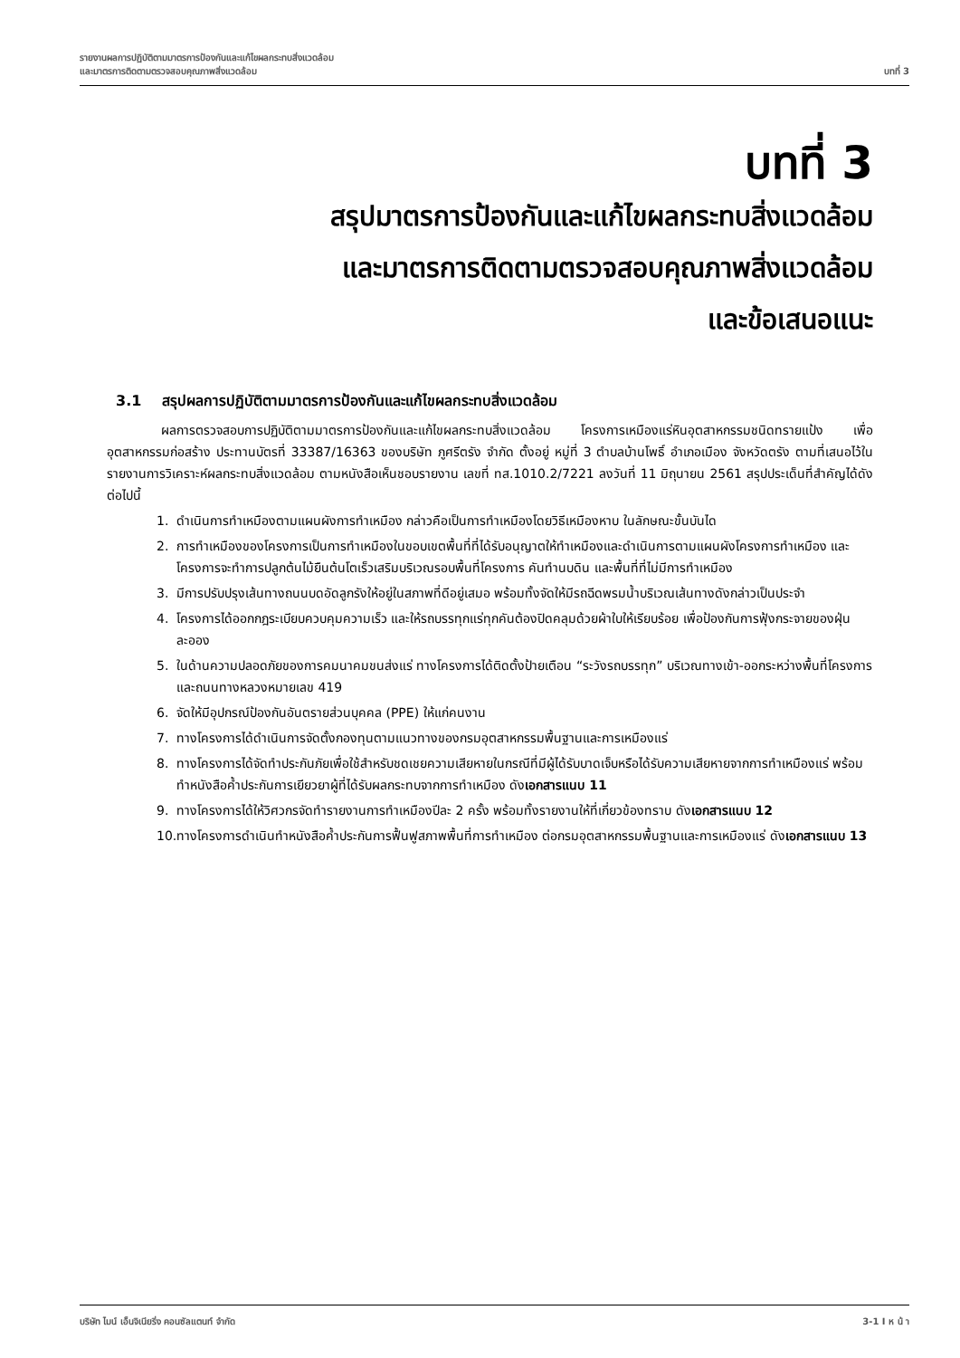รายงานผลการปฏิบัติตามมาตรการป้องกันและแก้ไขผลกระทบสิ่งแวดล้อม
และมาตรการติดตามตรวจสอบคุณภาพสิ่งแวดล้อม
บทที่ 3
บทที่ 3
สรุปมาตรการป้องกันและแก้ไขผลกระทบสิ่งแวดล้อม
และมาตรการติดตามตรวจสอบคุณภาพสิ่งแวดล้อม
และข้อเสนอแนะ
3.1 สรุปผลการปฏิบัติตามมาตรการป้องกันและแก้ไขผลกระทบสิ่งแวดล้อม
ผลการตรวจสอบการปฏิบัติตามมาตรการป้องกันและแก้ไขผลกระทบสิ่งแวดล้อม โครงการเหมืองแร่หินอุตสาหกรรมชนิดทรายแป้ง เพื่ออุตสาหกรรมก่อสร้าง ประทานบัตรที่ 33387/16363 ของบริษัท ภูศรีตรัง จำกัด ตั้งอยู่ หมู่ที่ 3 ตำบลบ้านโพธิ์ อำเภอเมือง จังหวัดตรัง ตามที่เสนอไว้ในรายงานการวิเคราะห์ผลกระทบสิ่งแวดล้อม ตามหนังสือเห็นชอบรายงาน เลขที่ ทส.1010.2/7221 ลงวันที่ 11 มิถุนายน 2561 สรุปประเด็นที่สำคัญได้ดังต่อไปนี้
1. ดำเนินการทำเหมืองตามแผนผังการทำเหมือง กล่าวคือเป็นการทำเหมืองโดยวิธีเหมืองหาบ ในลักษณะขั้นบันได
2. การทำเหมืองของโครงการเป็นการทำเหมืองในขอบเขตพื้นที่ที่ได้รับอนุญาตให้ทำเหมืองและดำเนินการตามแผนผังโครงการทำเหมือง และโครงการจะทำการปลูกต้นไม้ยืนต้นโตเร็วเสริมบริเวณรอบพื้นที่โครงการ คันทำนบดิน และพื้นที่ที่ไม่มีการทำเหมือง
3. มีการปรับปรุงเส้นทางถนนบดอัดลูกรังให้อยู่ในสภาพที่ดีอยู่เสมอ พร้อมทั้งจัดให้มีรถฉีดพรมน้ำบริเวณเส้นทางดังกล่าวเป็นประจำ
4. โครงการได้ออกกฎระเบียบควบคุมความเร็ว และให้รถบรรทุกแร่ทุกคันต้องปิดคลุมด้วยผ้าใบให้เรียบร้อย เพื่อป้องกันการฟุ้งกระจายของฝุ่นละออง
5. ในด้านความปลอดภัยของการคมนาคมขนส่งแร่ ทางโครงการได้ติดตั้งป้ายเตือน “ระวังรถบรรทุก” บริเวณทางเข้า-ออกระหว่างพื้นที่โครงการและถนนทางหลวงหมายเลข 419
6. จัดให้มีอุปกรณ์ป้องกันอันตรายส่วนบุคคล (PPE) ให้แก่คนงาน
7. ทางโครงการได้ดำเนินการจัดตั้งกองทุนตามแนวทางของกรมอุตสาหกรรมพื้นฐานและการเหมืองแร่
8. ทางโครงการได้จัดทำประกันภัยเพื่อใช้สำหรับชดเชยความเสียหายในกรณีที่มีผู้ได้รับบาดเจ็บหรือได้รับความเสียหายจากการทำเหมืองแร่ พร้อมทำหนังสือค้ำประกันการเยียวยาผู้ที่ได้รับผลกระทบจากการทำเหมือง ดังเอกสารแนบ 11
9. ทางโครงการได้ให้วิศวกรจัดทำรายงานการทำเหมืองปีละ 2 ครั้ง พร้อมทั้งรายงานให้ที่เกี่ยวข้องทราบ ดังเอกสารแนบ 12
10. ทางโครงการดำเนินทำหนังสือค้ำประกันการฟื้นฟูสภาพพื้นที่การทำเหมือง ต่อกรมอุตสาหกรรมพื้นฐานและการเหมืองแร่ ดังเอกสารแนบ 13
บริษัท ไมน์ เอ็นจิเนียริ่ง คอนซัลแตนท์ จำกัด
3-1 I ห น้ า